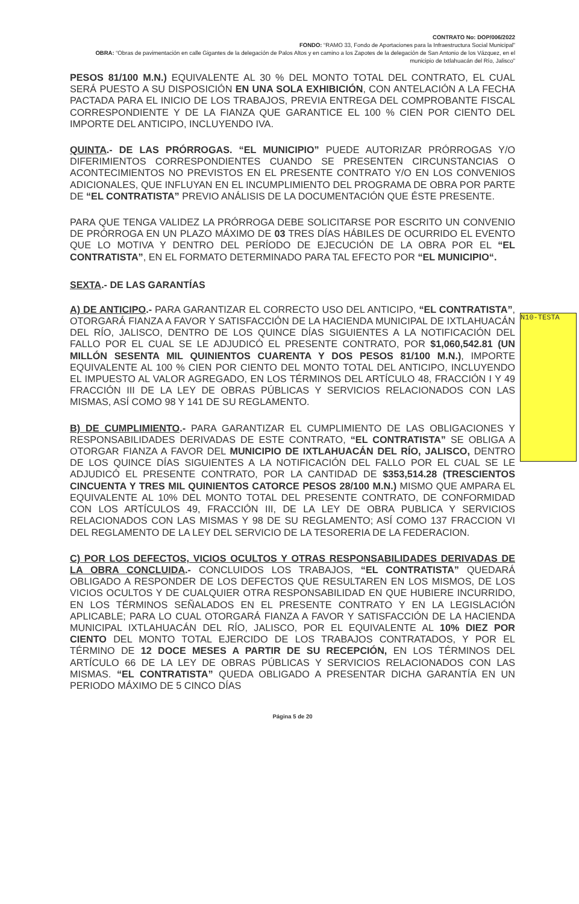N10-TESTA
CONTRATO No: DOP/006/2022
FONDO: “RAMO 33, Fondo de Aportaciones para la Infraestructura Social Municipal”
OBRA: “Obras de pavimentación en calle Gigantes de la delegación de Palos Altos y en camino a los Zapotes de la delegación de San Antonio de los Vázquez, en el municipio de Ixtlahuacán del Río, Jalisco”
PESOS 81/100 M.N.) EQUIVALENTE AL 30 % DEL MONTO TOTAL DEL CONTRATO, EL CUAL SERÁ PUESTO A SU DISPOSICIÓN EN UNA SOLA EXHIBICIÓN, CON ANTELACIÓN A LA FECHA PACTADA PARA EL INICIO DE LOS TRABAJOS, PREVIA ENTREGA DEL COMPROBANTE FISCAL CORRESPONDIENTE Y DE LA FIANZA QUE GARANTICE EL 100 % CIEN POR CIENTO DEL IMPORTE DEL ANTICIPO, INCLUYENDO IVA.
QUINTA.- DE LAS PRÓRROGAS. “EL MUNICIPIO” PUEDE AUTORIZAR PRÓRROGAS Y/O DIFERIMIENTOS CORRESPONDIENTES CUANDO SE PRESENTEN CIRCUNSTANCIAS O ACONTECIMIENTOS NO PREVISTOS EN EL PRESENTE CONTRATO Y/O EN LOS CONVENIOS ADICIONALES, QUE INFLUYAN EN EL INCUMPLIMIENTO DEL PROGRAMA DE OBRA POR PARTE DE “EL CONTRATISTA” PREVIO ANÁLISIS DE LA DOCUMENTACIÓN QUE ÉSTE PRESENTE.
PARA QUE TENGA VALIDEZ LA PRÓRROGA DEBE SOLICITARSE POR ESCRITO UN CONVENIO DE PRÓRROGA EN UN PLAZO MÁXIMO DE 03 TRES DÍAS HÁBILES DE OCURRIDO EL EVENTO QUE LO MOTIVA Y DENTRO DEL PERÍODO DE EJECUCIÓN DE LA OBRA POR EL “EL CONTRATISTA”, EN EL FORMATO DETERMINADO PARA TAL EFECTO POR “EL MUNICIPIO“.
SEXTA.- DE LAS GARANTÍAS
A) DE ANTICIPO.- PARA GARANTIZAR EL CORRECTO USO DEL ANTICIPO, “EL CONTRATISTA”, OTORGARÁ FIANZA A FAVOR Y SATISFACCIÓN DE LA HACIENDA MUNICIPAL DE IXTLAHUACÁN DEL RÍO, JALISCO, DENTRO DE LOS QUINCE DÍAS SIGUIENTES A LA NOTIFICACIÓN DEL FALLO POR EL CUAL SE LE ADJUDICÓ EL PRESENTE CONTRATO, POR $1,060,542.81 (UN MILLÓN SESENTA MIL QUINIENTOS CUARENTA Y DOS PESOS 81/100 M.N.), IMPORTE EQUIVALENTE AL 100 % CIEN POR CIENTO DEL MONTO TOTAL DEL ANTICIPO, INCLUYENDO EL IMPUESTO AL VALOR AGREGADO, EN LOS TÉRMINOS DEL ARTÍCULO 48, FRACCIÓN I Y 49 FRACCIÓN III DE LA LEY DE OBRAS PÚBLICAS Y SERVICIOS RELACIONADOS CON LAS MISMAS, ASÍ COMO 98 Y 141 DE SU REGLAMENTO.
B) DE CUMPLIMIENTO.- PARA GARANTIZAR EL CUMPLIMIENTO DE LAS OBLIGACIONES Y RESPONSABILIDADES DERIVADAS DE ESTE CONTRATO, “EL CONTRATISTA” SE OBLIGA A OTORGAR FIANZA A FAVOR DEL MUNICIPIO DE IXTLAHUACÁN DEL RÍO, JALISCO, DENTRO DE LOS QUINCE DÍAS SIGUIENTES A LA NOTIFICACIÓN DEL FALLO POR EL CUAL SE LE ADJUDICÓ EL PRESENTE CONTRATO, POR LA CANTIDAD DE $353,514.28 (TRESCIENTOS CINCUENTA Y TRES MIL QUINIENTOS CATORCE PESOS 28/100 M.N.) MISMO QUE AMPARA EL EQUIVALENTE AL 10% DEL MONTO TOTAL DEL PRESENTE CONTRATO, DE CONFORMIDAD CON LOS ARTÍCULOS 49, FRACCIÓN III, DE LA LEY DE OBRA PUBLICA Y SERVICIOS RELACIONADOS CON LAS MISMAS Y 98 DE SU REGLAMENTO; ASÍ COMO 137 FRACCION VI DEL REGLAMENTO DE LA LEY DEL SERVICIO DE LA TESORERIA DE LA FEDERACION.
C) POR LOS DEFECTOS, VICIOS OCULTOS Y OTRAS RESPONSABILIDADES DERIVADAS DE LA OBRA CONCLUIDA.- CONCLUIDOS LOS TRABAJOS, “EL CONTRATISTA” QUEDARÁ OBLIGADO A RESPONDER DE LOS DEFECTOS QUE RESULTAREN EN LOS MISMOS, DE LOS VICIOS OCULTOS Y DE CUALQUIER OTRA RESPONSABILIDAD EN QUE HUBIERE INCURRIDO, EN LOS TÉRMINOS SEÑALADOS EN EL PRESENTE CONTRATO Y EN LA LEGISLACIÓN APLICABLE; PARA LO CUAL OTORGARÁ FIANZA A FAVOR Y SATISFACCIÓN DE LA HACIENDA MUNICIPAL IXTLAHUACÁN DEL RÍO, JALISCO, POR EL EQUIVALENTE AL 10% DIEZ POR CIENTO DEL MONTO TOTAL EJERCIDO DE LOS TRABAJOS CONTRATADOS, Y POR EL TÉRMINO DE 12 DOCE MESES A PARTIR DE SU RECEPCIÓN, EN LOS TÉRMINOS DEL ARTÍCULO 66 DE LA LEY DE OBRAS PÚBLICAS Y SERVICIOS RELACIONADOS CON LAS MISMAS. “EL CONTRATISTA” QUEDA OBLIGADO A PRESENTAR DICHA GARANTÍA EN UN PERIODO MÁXIMO DE 5 CINCO DÍAS
Página 5 de 20